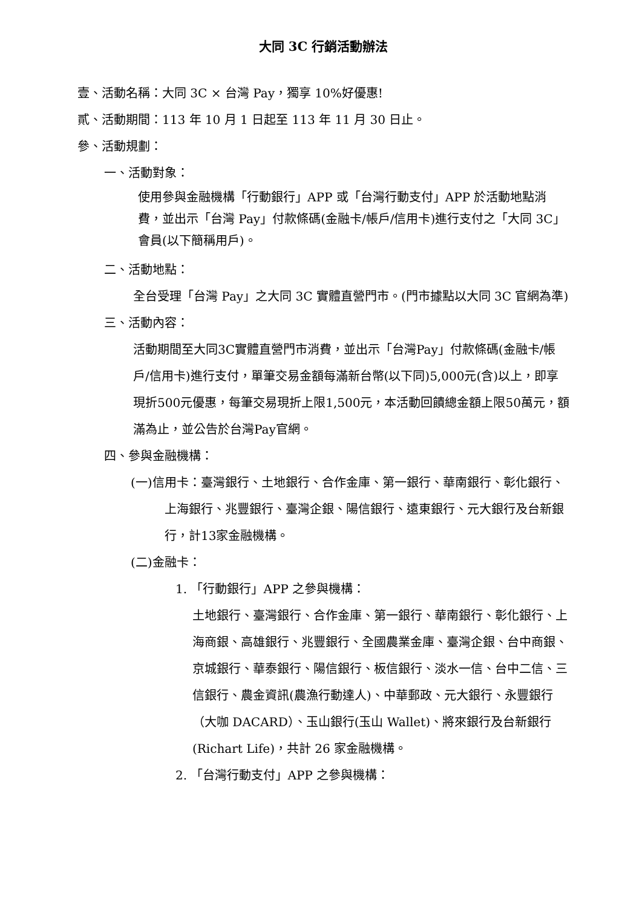大同 3C 行銷活動辦法
壹、活動名稱：大同 3C × 台灣 Pay，獨享 10%好優惠!
貳、活動期間：113 年 10 月 1 日起至 113 年 11 月 30 日止。
參、活動規劃：
一、活動對象：
使用參與金融機構「行動銀行」APP 或「台灣行動支付」APP 於活動地點消費，並出示「台灣 Pay」付款條碼(金融卡/帳戶/信用卡)進行支付之「大同 3C」會員(以下簡稱用戶)。
二、活動地點：
全台受理「台灣 Pay」之大同 3C 實體直營門市。(門市據點以大同 3C 官網為準)
三、活動內容：
活動期間至大同3C實體直營門市消費，並出示「台灣Pay」付款條碼(金融卡/帳戶/信用卡)進行支付，單筆交易金額每滿新台幣(以下同)5,000元(含)以上，即享現折500元優惠，每筆交易現折上限1,500元，本活動回饋總金額上限50萬元，額滿為止，並公告於台灣Pay官網。
四、參與金融機構：
(一)信用卡：臺灣銀行、土地銀行、合作金庫、第一銀行、華南銀行、彰化銀行、上海銀行、兆豐銀行、臺灣企銀、陽信銀行、遠東銀行、元大銀行及台新銀行，計13家金融機構。
(二)金融卡：
1. 「行動銀行」APP 之參與機構：
土地銀行、臺灣銀行、合作金庫、第一銀行、華南銀行、彰化銀行、上海商銀、高雄銀行、兆豐銀行、全國農業金庫、臺灣企銀、台中商銀、京城銀行、華泰銀行、陽信銀行、板信銀行、淡水一信、台中二信、三信銀行、農金資訊(農漁行動達人)、中華郵政、元大銀行、永豐銀行（大咖 DACARD）、玉山銀行(玉山 Wallet)、將來銀行及台新銀行(Richart Life)，共計 26 家金融機構。
2. 「台灣行動支付」APP 之參與機構：